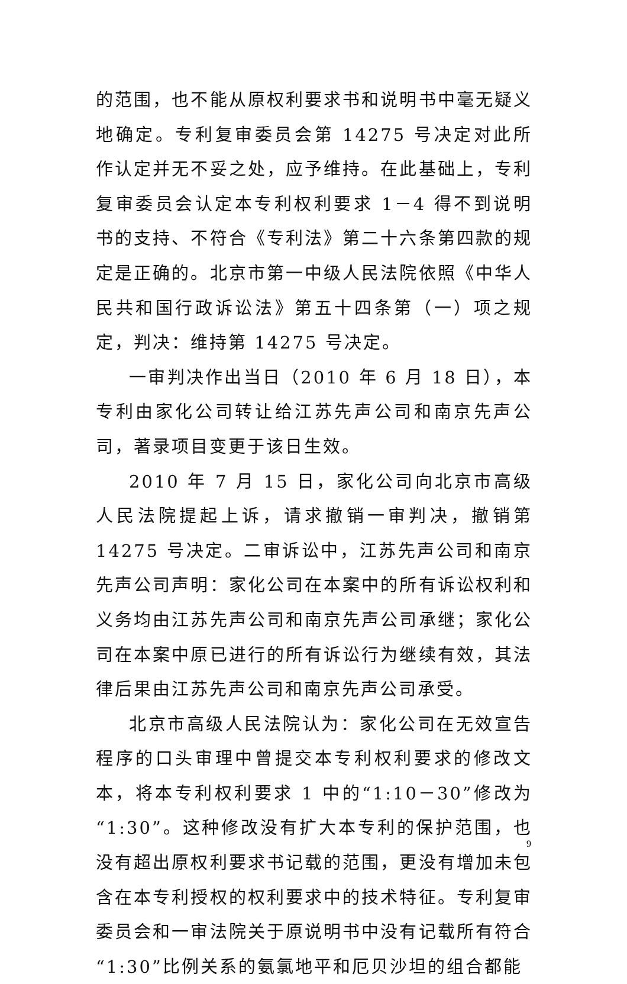的范围，也不能从原权利要求书和说明书中毫无疑义地确定。专利复审委员会第 14275 号决定对此所作认定并无不妥之处，应予维持。在此基础上，专利复审委员会认定本专利权利要求 1－4 得不到说明书的支持、不符合《专利法》第二十六条第四款的规定是正确的。北京市第一中级人民法院依照《中华人民共和国行政诉讼法》第五十四条第（一）项之规定，判决：维持第 14275 号决定。
一审判决作出当日（2010 年 6 月 18 日），本专利由家化公司转让给江苏先声公司和南京先声公司，著录项目变更于该日生效。
2010 年 7 月 15 日，家化公司向北京市高级人民法院提起上诉，请求撤销一审判决，撤销第 14275 号决定。二审诉讼中，江苏先声公司和南京先声公司声明：家化公司在本案中的所有诉讼权利和义务均由江苏先声公司和南京先声公司承继；家化公司在本案中原已进行的所有诉讼行为继续有效，其法律后果由江苏先声公司和南京先声公司承受。
北京市高级人民法院认为：家化公司在无效宣告程序的口头审理中曾提交本专利权利要求的修改文本，将本专利权利要求 1 中的“1:10－30”修改为“1:30”。这种修改没有扩大本专利的保护范围，也没有超出原权利要求书记载的范围，更没有增加未包含在本专利授权的权利要求中的技术特征。专利复审委员会和一审法院关于原说明书中没有记载所有符合“1:30”比例关系的氨氯地平和厄贝沙坦的组合都能
9